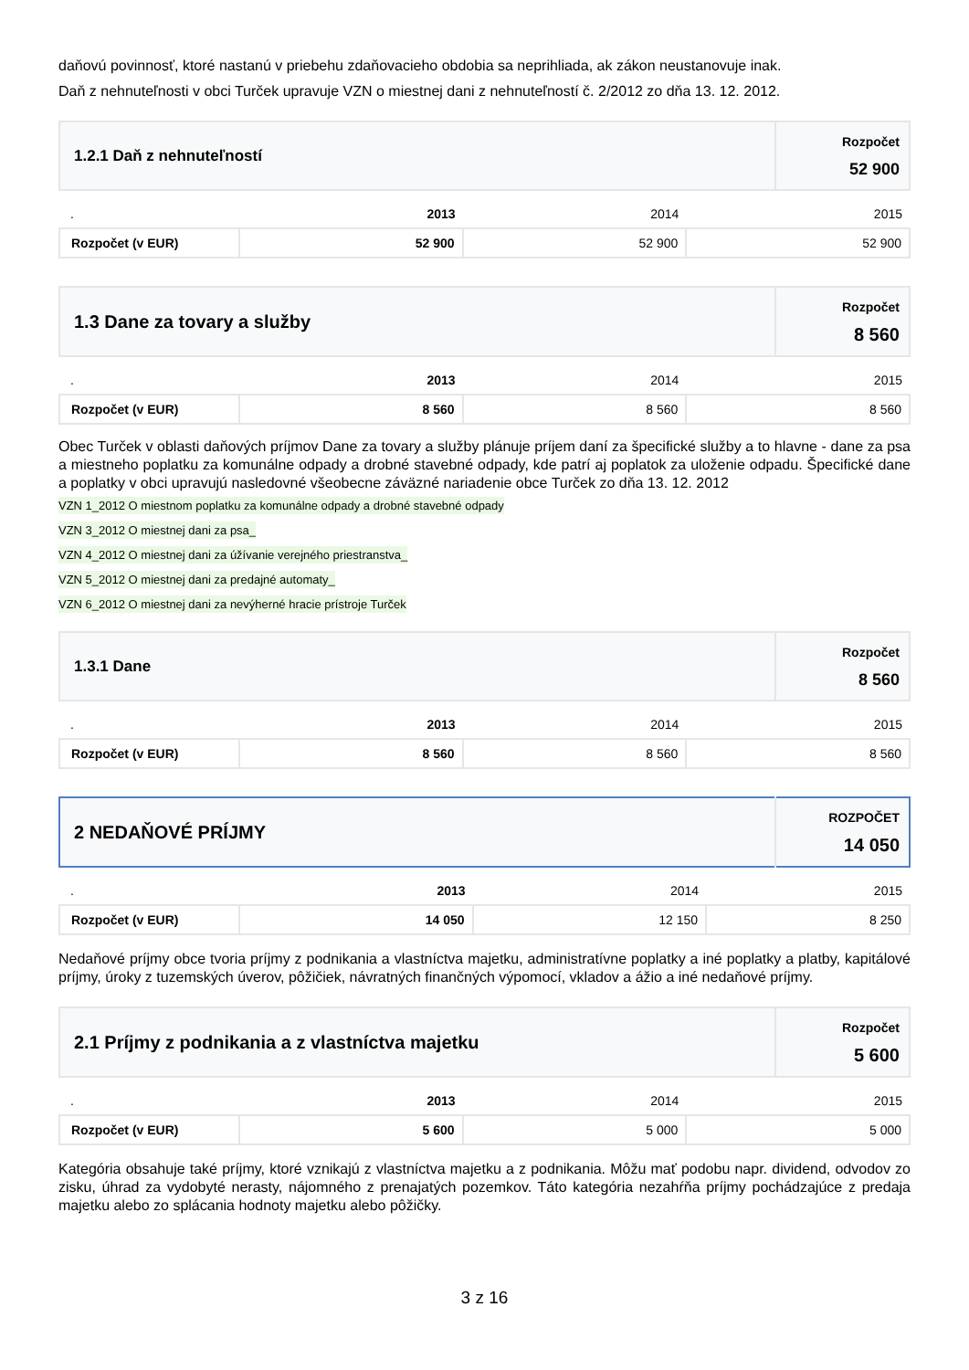daňovú povinnosť, ktoré nastanú v priebehu zdaňovacieho obdobia sa neprihliada, ak zákon neustanovuje inak.
Daň z nehnuteľnosti v obci Turček upravuje VZN o miestnej dani z nehnuteľností č. 2/2012 zo dňa 13. 12. 2012.
| 1.2.1 Daň z nehnuteľností | Rozpočet 52 900 |
| . | 2013 | 2014 | 2015 |
| Rozpočet (v EUR) | 52 900 | 52 900 | 52 900 |
| 1.3 Dane za tovary a služby | Rozpočet 8 560 |
| . | 2013 | 2014 | 2015 |
| Rozpočet (v EUR) | 8 560 | 8 560 | 8 560 |
Obec Turček v oblasti daňových príjmov Dane za tovary a služby plánuje príjem daní za špecifické služby a to hlavne - dane za psa a miestneho poplatku za komunálne odpady a drobné stavebné odpady, kde patrí aj poplatok za uloženie odpadu. Špecifické dane a poplatky v obci upravujú nasledovné všeobecne záväzné nariadenie obce Turček zo dňa 13. 12. 2012
VZN 1_2012 O miestnom poplatku za komunálne odpady a drobné stavebné odpady
VZN 3_2012 O miestnej dani za psa_
VZN 4_2012 O miestnej dani za úžívanie verejného priestranstva_
VZN 5_2012 O miestnej dani za predajné automaty_
VZN 6_2012 O miestnej dani za nevýherné hracie prístroje Turček
| 1.3.1 Dane | Rozpočet 8 560 |
| . | 2013 | 2014 | 2015 |
| Rozpočet (v EUR) | 8 560 | 8 560 | 8 560 |
| 2 NEDAŇOVÉ PRÍJMY | ROZPOČET 14 050 |
| . | 2013 | 2014 | 2015 |
| Rozpočet (v EUR) | 14 050 | 12 150 | 8 250 |
Nedaňové príjmy obce tvoria príjmy z podnikania a vlastníctva majetku, administratívne poplatky a iné poplatky a platby, kapitálové príjmy, úroky z tuzemských úverov, pôžičiek, návratných finančných výpomocí, vkladov a ážio a iné nedaňové príjmy.
| 2.1 Príjmy z podnikania a z vlastníctva majetku | Rozpočet 5 600 |
| . | 2013 | 2014 | 2015 |
| Rozpočet (v EUR) | 5 600 | 5 000 | 5 000 |
Kategória obsahuje také príjmy, ktoré vznikajú z vlastníctva majetku a z podnikania. Môžu mať podobu napr. dividend, odvodov zo zisku, úhrad za vydobyté nerasty, nájomného z prenajatých pozemkov. Táto kategória nezahŕňa príjmy pochádzajúce z predaja majetku alebo zo splácania hodnoty majetku alebo pôžičky.
3 z 16